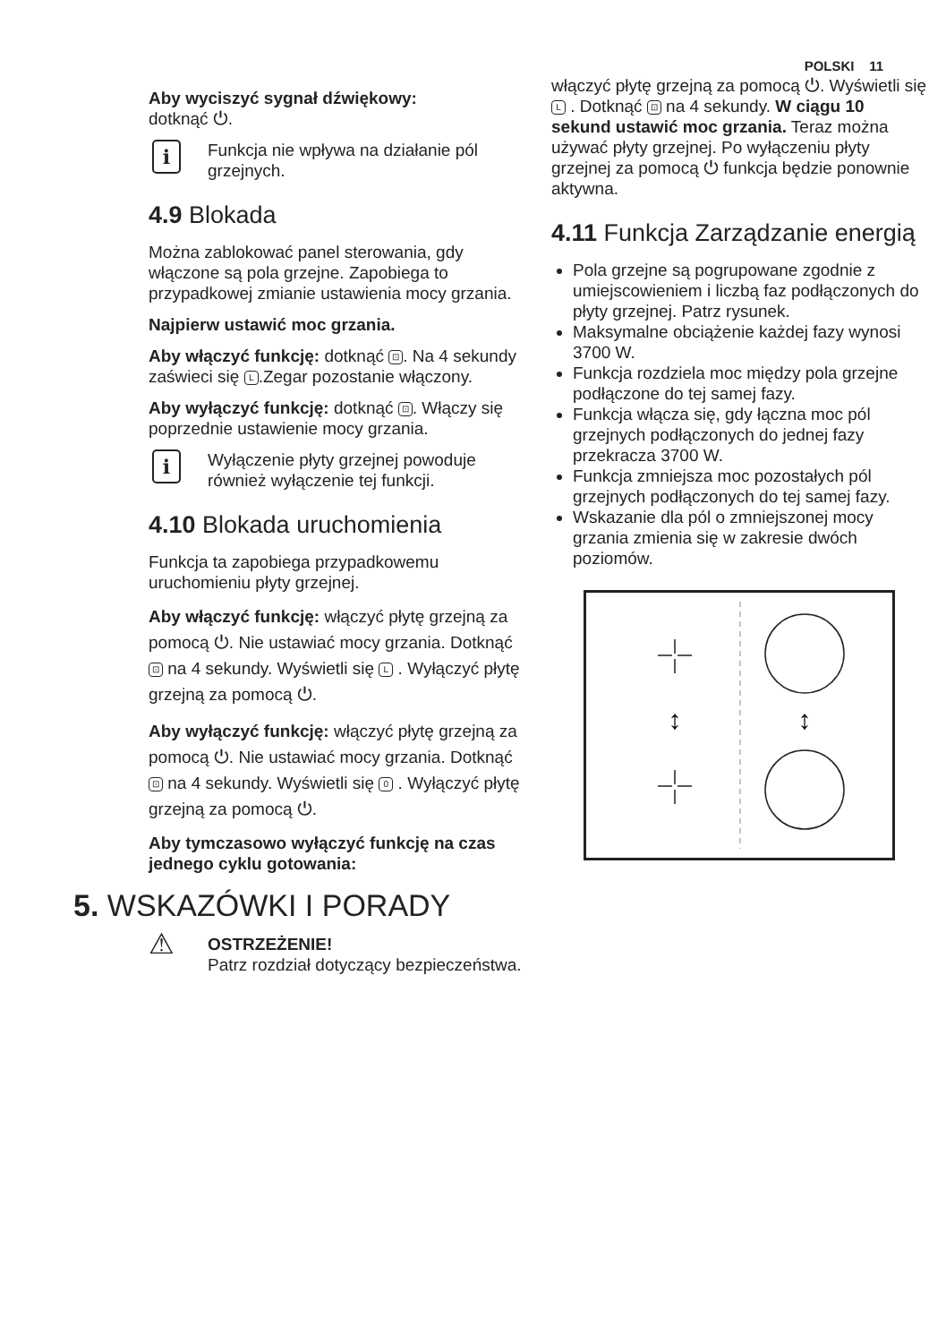POLSKI 11
Aby wyciszyć sygnał dźwiękowy:
dotknąć ⏻.
i
Funkcja nie wpływa na działanie pól grzejnych.
4.9 Blokada
Można zablokować panel sterowania, gdy włączone są pola grzejne. Zapobiega to przypadkowej zmianie ustawienia mocy grzania.
Najpierw ustawić moc grzania.
Aby włączyć funkcję: dotknąć ⊡. Na 4 sekundy zaświeci się L.Zegar pozostanie włączony.
Aby wyłączyć funkcję: dotknąć ⊡. Włączy się poprzednie ustawienie mocy grzania.
i
Wyłączenie płyty grzejnej powoduje również wyłączenie tej funkcji.
4.10 Blokada uruchomienia
Funkcja ta zapobiega przypadkowemu uruchomieniu płyty grzejnej.
Aby włączyć funkcję: włączyć płytę grzejną za pomocą ⏻. Nie ustawiać mocy grzania. Dotknąć ⊡ na 4 sekundy. Wyświetli się L . Wyłączyć płytę grzejną za pomocą ⏻.
Aby wyłączyć funkcję: włączyć płytę grzejną za pomocą ⏻. Nie ustawiać mocy grzania. Dotknąć ⊡ na 4 sekundy. Wyświetli się 0 . Wyłączyć płytę grzejną za pomocą ⏻.
Aby tymczasowo wyłączyć funkcję na czas jednego cyklu gotowania:
5. WSKAZÓWKI I PORADY
⚠
OSTRZEŻENIE!
Patrz rozdział dotyczący bezpieczeństwa.
włączyć płytę grzejną za pomocą ⏻. Wyświetli się L . Dotknąć ⊡ na 4 sekundy. W ciągu 10 sekund ustawić moc grzania. Teraz można używać płyty grzejnej. Po wyłączeniu płyty grzejnej za pomocą ⏻ funkcja będzie ponownie aktywna.
4.11 Funkcja Zarządzanie energią
Pola grzejne są pogrupowane zgodnie z umiejscowieniem i liczbą faz podłączonych do płyty grzejnej. Patrz rysunek.
Maksymalne obciążenie każdej fazy wynosi 3700 W.
Funkcja rozdziela moc między pola grzejne podłączone do tej samej fazy.
Funkcja włącza się, gdy łączna moc pól grzejnych podłączonych do jednej fazy przekracza 3700 W.
Funkcja zmniejsza moc pozostałych pól grzejnych podłączonych do tej samej fazy.
Wskazanie dla pól o zmniejszonej mocy grzania zmienia się w zakresie dwóch poziomów.
↕
↕